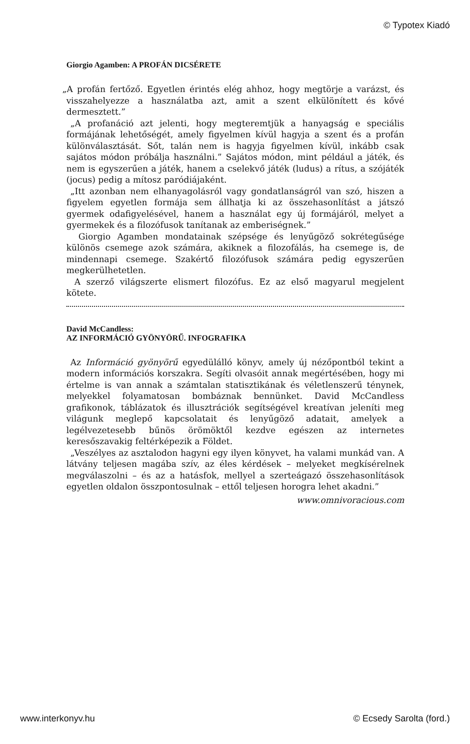© Typotex Kiadó
Giorgio Agamben: A PROFÁN DICSÉRETE
„A profán fertőző. Egyetlen érintés elég ahhoz, hogy megtörje a varázst, és visszahelyezze a használatba azt, amit a szent elkülönített és kővé dermesztett.”
„A profanáció azt jelenti, hogy megteremtjük a hanyagság e speciális formájának lehetőségét, amely figyelmen kívül hagyja a szent és a profán különválasztását. Sőt, talán nem is hagyja figyelmen kívül, inkább csak sajátos módon próbálja használni.” Sajátos módon, mint például a játék, és nem is egyszerűen a játék, hanem a cselekvő játék (ludus) a rítus, a szójáték (jocus) pedig a mítosz paródiájaként.
„Itt azonban nem elhanyagolásról vagy gondatlanságról van szó, hiszen a figyelem egyetlen formája sem állhatja ki az összehasonlítást a játszó gyermek odafigyelésével, hanem a használat egy új formájáról, melyet a gyermekek és a filozófusok tanítanak az emberiségnek.”
Giorgio Agamben mondatainak szépsége és lenyűgöző sokrétegűsége különös csemege azok számára, akiknek a filozofálás, ha csemege is, de mindennapi csemege. Szakértő filozófusok számára pedig egyszerűen megkerülhetetlen.
A szerző világszerte elismert filozófus. Ez az első magyarul megjelent kötete.
David McCandless:
AZ INFORMÁCIÓ GYÖNYÖRŰ. INFOGRAFIKA
Az Információ gyönyörű egyedülálló könyv, amely új nézőpontból tekint a modern információs korszakra. Segíti olvasóit annak megértésében, hogy mi értelme is van annak a számtalan statisztikának és véletlenszerű ténynek, melyekkel folyamatosan bombáznak bennünket. David McCandless grafikonok, táblázatok és illusztrációk segítségével kreatívan jeleníti meg világunk meglepő kapcsolatait és lenyűgöző adatait, amelyek a legélvezetesebb bűnös örömöktől kezdve egészen az internetes keresőszavakig feltérképezik a Földet.
„Veszélyes az asztalodon hagyni egy ilyen könyvet, ha valami munkád van. A látvány teljesen magába szív, az éles kérdések – melyeket megkísérelnek megválaszolni – és az a hatásfok, mellyel a szerteágazó összehasonlítások egyetlen oldalon összpontosulnak – ettől teljesen horogra lehet akadni.”
www.omnivoracious.com
www.interkonyv.hu © Ecsedy Sarolta (ford.)